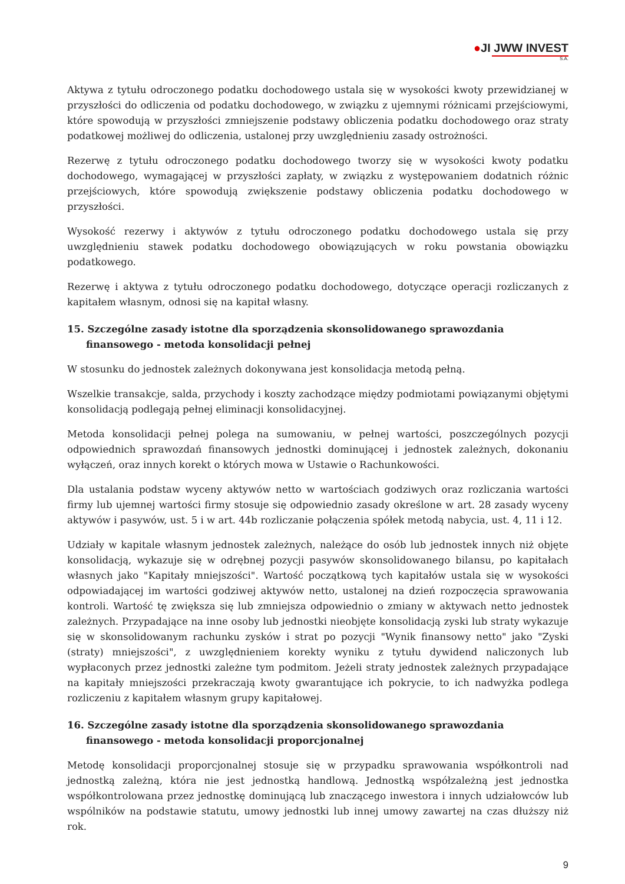●JI JWW INVEST
S.A.
Aktywa z tytułu odroczonego podatku dochodowego ustala się w wysokości kwoty przewidzianej w przyszłości do odliczenia od podatku dochodowego, w związku z ujemnymi różnicami przejściowymi, które spowodują w przyszłości zmniejszenie podstawy obliczenia podatku dochodowego oraz straty podatkowej możliwej do odliczenia, ustalonej przy uwzględnieniu zasady ostrożności.
Rezerwę z tytułu odroczonego podatku dochodowego tworzy się w wysokości kwoty podatku dochodowego, wymagającej w przyszłości zapłaty, w związku z występowaniem dodatnich różnic przejściowych, które spowodują zwiększenie podstawy obliczenia podatku dochodowego w przyszłości.
Wysokość rezerwy i aktywów z tytułu odroczonego podatku dochodowego ustala się przy uwzględnieniu stawek podatku dochodowego obowiązujących w roku powstania obowiązku podatkowego.
Rezerwę i aktywa z tytułu odroczonego podatku dochodowego, dotyczące operacji rozliczanych z kapitałem własnym, odnosi się na kapitał własny.
15. Szczególne zasady istotne dla sporządzenia skonsolidowanego sprawozdania finansowego - metoda konsolidacji pełnej
W stosunku do jednostek zależnych dokonywana jest konsolidacja metodą pełną.
Wszelkie transakcje, salda, przychody i koszty zachodzące między podmiotami powiązanymi objętymi konsolidacją podlegają pełnej eliminacji konsolidacyjnej.
Metoda konsolidacji pełnej polega na sumowaniu, w pełnej wartości, poszczególnych pozycji odpowiednich sprawozdań finansowych jednostki dominującej i jednostek zależnych, dokonaniu wyłączeń, oraz innych korekt o których mowa w Ustawie o Rachunkowości.
Dla ustalania podstaw wyceny aktywów netto w wartościach godziwych oraz rozliczania wartości firmy lub ujemnej wartości firmy stosuje się odpowiednio zasady określone w art. 28 zasady wyceny aktywów i pasywów, ust. 5 i w art. 44b rozliczanie połączenia spółek metodą nabycia, ust. 4, 11 i 12.
Udziały w kapitale własnym jednostek zależnych, należące do osób lub jednostek innych niż objęte konsolidacją, wykazuje się w odrębnej pozycji pasywów skonsolidowanego bilansu, po kapitałach własnych jako "Kapitały mniejszości". Wartość początkową tych kapitałów ustala się w wysokości odpowiadającej im wartości godziwej aktywów netto, ustalonej na dzień rozpoczęcia sprawowania kontroli. Wartość tę zwiększa się lub zmniejsza odpowiednio o zmiany w aktywach netto jednostek zależnych. Przypadające na inne osoby lub jednostki nieobjęte konsolidacją zyski lub straty wykazuje się w skonsolidowanym rachunku zysków i strat po pozycji "Wynik finansowy netto" jako "Zyski (straty) mniejszości", z uwzględnieniem korekty wyniku z tytułu dywidend naliczonych lub wypłaconych przez jednostki zależne tym podmitom. Jeżeli straty jednostek zależnych przypadające na kapitały mniejszości przekraczają kwoty gwarantujące ich pokrycie, to ich nadwyżka podlega rozliczeniu z kapitałem własnym grupy kapitałowej.
16. Szczególne zasady istotne dla sporządzenia skonsolidowanego sprawozdania finansowego - metoda konsolidacji proporcjonalnej
Metodę konsolidacji proporcjonalnej stosuje się w przypadku sprawowania współkontroli nad jednostką zależną, która nie jest jednostką handlową. Jednostką współzależną jest jednostka współkontrolowana przez jednostkę dominującą lub znaczącego inwestora i innych udziałowców lub wspólników na podstawie statutu, umowy jednostki lub innej umowy zawartej na czas dłuższy niż rok.
9